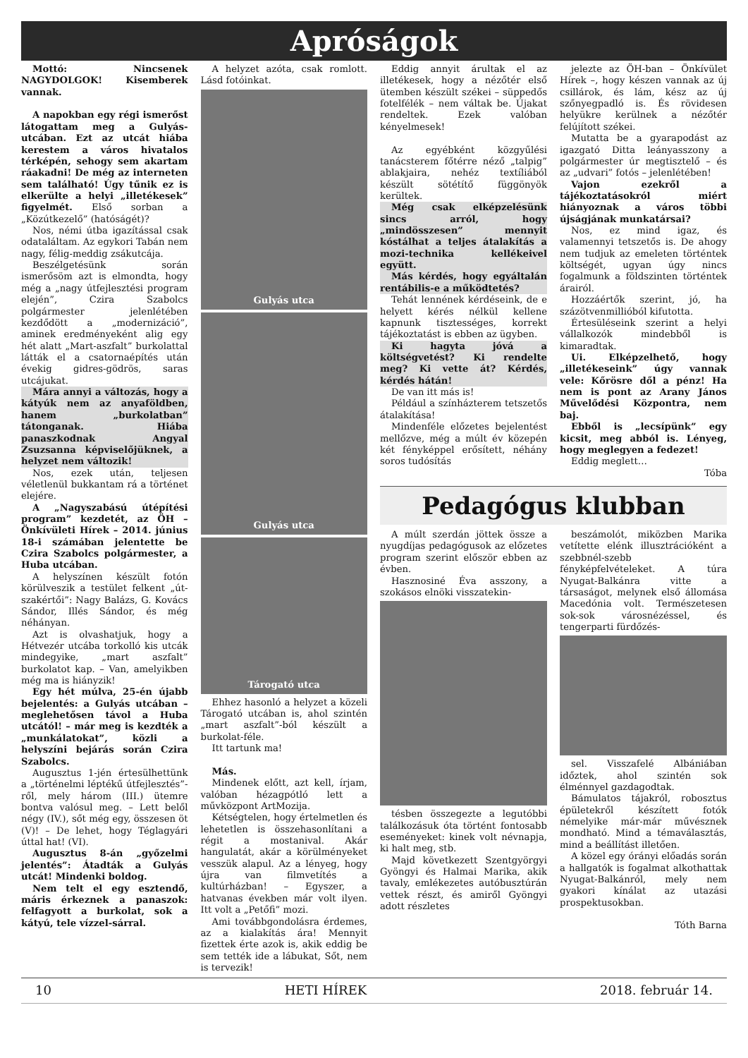Apróságok
Mottó: Nincsenek NAGYDOLGOK! Kisemberek vannak.
A napokban egy régi ismerőst látogattam meg a Gulyás-utcában. Ezt az utcát hiába kerestem a város hivatalos térképén, sehogy sem akartam ráakadni! De még az interneten sem található! Úgy tűnik ez is elkerülte a helyi „illetékesek” figyelmét. Első sorban a „Közútkezelő” (hatóságét)?
Nos, némi útba igazítással csak odataláltam. Az egykori Tabán nem nagy, félig-meddig zsákutcája.
Beszélgetésünk során ismerősöm azt is elmondta, hogy még a „nagy útfejlesztési program elején”, Czira Szabolcs polgármester jelenlétében kezdődött a „modernizáció”, aminek eredményeként alig egy hét alatt „Mart-aszfalt” burkolattal látták el a csatornaépítés után évekig gidres-gödrös, saras utcájukat.
Mára annyi a változás, hogy a kátyúk nem az anyaföldben, hanem „burkolatban” tátonganak. Hiába panaszkodnak Angyal Zsuzsanna képviselőjüknek, a helyzet nem változik!
Nos, ezek után, teljesen véletlenül bukkantam rá a történet elejére.
A „Nagyszabású útépítési program” kezdetét, az ÖH – Önkívületi Hírek – 2014. június 18-i számában jelentette be Czira Szabolcs polgármester, a Huba utcában.
A helyszínen készült fotón körülveszik a testület felkent „út-szakértői”: Nagy Balázs, G. Kovács Sándor, Illés Sándor, és még néhányan.
Azt is olvashatjuk, hogy a Hétvezér utcába torkolló kis utcák mindegyike, „mart aszfalt” burkolatot kap. – Van, amelyikben még ma is hiányzik!
Egy hét múlva, 25-én újabb bejelentés: a Gulyás utcában – meglehetősen távol a Huba utcától! – már meg is kezdték a „munkálatokat”, közli a helyszíni bejárás során Czira Szabolcs.
Augusztus 1-jén értesülhettünk a „történelmi léptékű útfejlesztés”- ről, mely három (III.) ütemre bontva valósul meg. – Lett belől négy (IV.), sőt még egy, összesen öt (V)! – De lehet, hogy Téglagyári úttal hat! (VI).
Augusztus 8-án „győzelmi jelentés”: Átadták a Gulyás utcát! Mindenki boldog.
Nem telt el egy esztendő, máris érkeznek a panaszok: felfagyott a burkolat, sok a kátyú, tele vízzel-sárral.
A helyzet azóta, csak romlott. Lásd fotóinkat.
Gulyás utca
Gulyás utca
Tárogató utca
Ehhez hasonló a helyzet a közeli Tárogató utcában is, ahol szintén „mart aszfalt”-ból készült a burkolat-féle.
Itt tartunk ma!
Más.
Mindenek előtt, azt kell, írjam, valóban hézagpótló lett a művközpont ArtMozija.
Kétségtelen, hogy értelmetlen és lehetetlen is összehasonlítani a régit a mostanival. Akár hangulatát, akár a körülményeket vesszük alapul. Az a lényeg, hogy újra van filmvetítés a kultúrházban! – Egyszer, a hatvanas években már volt ilyen. Itt volt a „Petőfi” mozi.
Ami továbbgondolásra érdemes, az a kialakítás ára! Mennyit fizettek érte azok is, akik eddig be sem tették ide a lábukat, Sőt, nem is tervezik!
Eddig annyit árultak el az illetékesek, hogy a nézőtér első ütemben készült székei – süppedős fotelfélék – nem váltak be. Újakat rendeltek. Ezek valóban kényelmesek!
Az egyébként közgyűlési tanácsterem főtérre néző „talpig” ablakjaira, nehéz textíliából készült sötétítő függönyök kerültek.
Még csak elképzelésünk sincs arról, hogy „mindösszesen” mennyit kóstálhat a teljes átalakítás a mozi-technika kellékeivel együtt.
Más kérdés, hogy egyáltalán rentábilis-e a működtetés?
Tehát lennének kérdéseink, de e helyett kérés nélkül kellene kapnunk tisztességes, korrekt tájékoztatást is ebben az ügyben.
Ki hagyta jóvá a költségvetést? Ki rendelte meg? Ki vette át? Kérdés, kérdés hátán!
De van itt más is!
Például a színházterem tetszetős átalakítása!
Mindenféle előzetes bejelentést mellőzve, még a múlt év közepén két fényképpel erősített, néhány soros tudósítás
jelezte az ÖH-ban – Önkívület Hírek –, hogy készen vannak az új csillárok, és lám, kész az új szőnyegpadló is. És rövidesen helyükre kerülnek a nézőtér felújított székei.
Mutatta be a gyarapodást az igazgató Ditta leányasszony a polgármester úr megtisztelő – és az „udvari” fotós – jelenlétében!
Vajon ezekről a tájékoztatásokról miért hiányoznak a város többi újságjának munkatársai?
Nos, ez mind igaz, és valamennyi tetszetős is. De ahogy nem tudjuk az emeleten történtek költségét, ugyan úgy nincs fogalmunk a földszinten történtek árairól.
Hozzáértők szerint, jó, ha százötvenmillióból kifutotta.
Értesüléseink szerint a helyi vállalkozók mindebből is kimaradtak.
Ui. Elképzelhető, hogy „illetékeseink” úgy vannak vele: Kőrösre dől a pénz! Ha nem is pont az Arany János Művelődési Központra, nem baj.
Ebből is „lecsípünk” egy kicsit, meg abból is. Lényeg, hogy meglegyen a fedezet!
Eddig meglett…
Tóba
Pedagógus klubban
A múlt szerdán jöttek össze a nyugdíjas pedagógusok az előzetes program szerint először ebben az évben.
Hasznosiné Éva asszony, a szokásos elnöki visszatekin-
tésben összegezte a legutóbbi találkozásuk óta történt fontosabb eseményeket: kinek volt névnapja, ki halt meg, stb.
Majd következett Szentgyörgyi Gyöngyi és Halmai Marika, akik tavaly, emlékezetes autóbusztúrán vettek részt, és amiről Gyöngyi adott részletes
beszámolót, miközben Marika vetítette elénk illusztrációként a szebbnél-szebb fényképfelvételeket. A túra Nyugat-Balkánra vitte a társaságot, melynek első állomása Macedónia volt. Természetesen sok-sok városnézéssel, és tengerparti fürdőzés-
sel. Visszafelé Albániában időztek, ahol szintén sok élménnyel gazdagodtak.
Bámulatos tájakról, robosztus épületekről készített fotók némelyike már-már művésznek mondható. Mind a témaválasztás, mind a beállítást illetően.
A közel egy órányi előadás során a hallgatók is fogalmat alkothattak Nyugat-Balkánról, mely nem gyakori kínálat az utazási prospektusokban.
Tóth Barna
10 HETI HÍREK 2018. február 14.